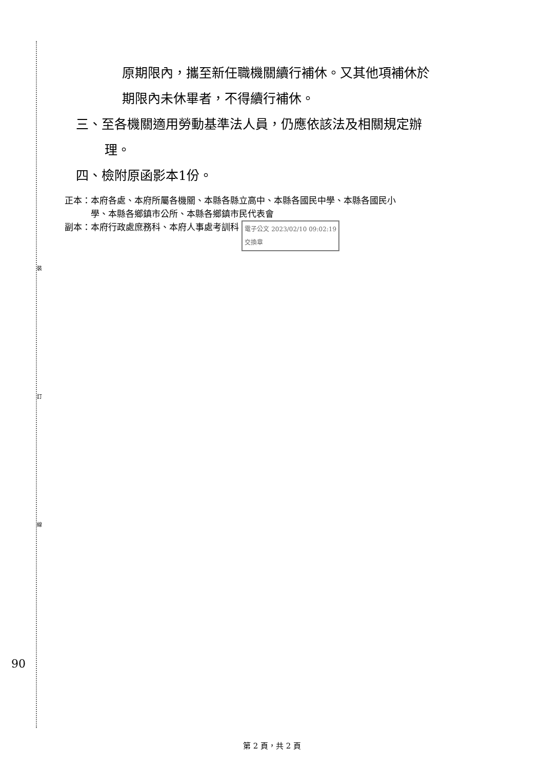裝
訂
線
90
原期限內，攜至新任職機關續行補休。又其他項補休於
期限內未休畢者，不得續行補休。
三、至各機關適用勞動基準法人員，仍應依該法及相關規定辦
理。
四、檢附原函影本1份。
正本：本府各處、本府所屬各機關、本縣各縣立高中、本縣各國民中學、本縣各國民小
　　　學、本縣各鄉鎮市公所、本縣各鄉鎮市民代表會
副本：本府行政處庶務科、本府人事處考訓科 電子公文 2023/02/10 09:02:19
交換章
第 2 頁，共 2 頁